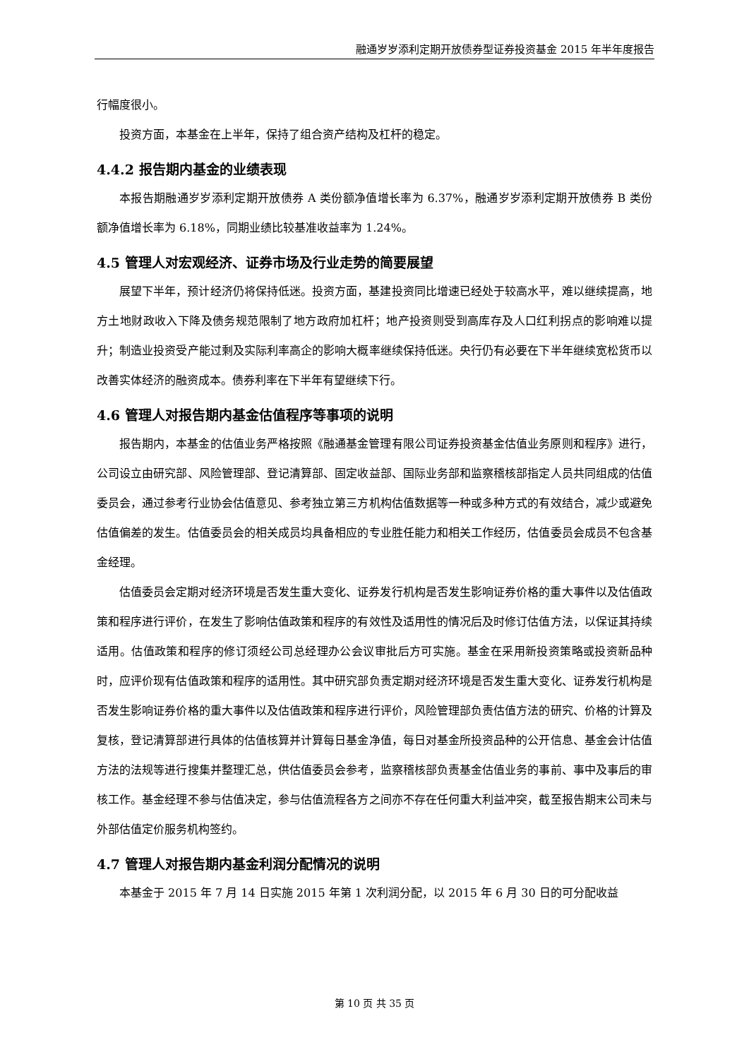融通岁岁添利定期开放债券型证券投资基金 2015 年半年度报告
行幅度很小。
投资方面，本基金在上半年，保持了组合资产结构及杠杆的稳定。
4.4.2 报告期内基金的业绩表现
本报告期融通岁岁添利定期开放债券 A 类份额净值增长率为 6.37%，融通岁岁添利定期开放债券 B 类份额净值增长率为 6.18%，同期业绩比较基准收益率为 1.24%。
4.5 管理人对宏观经济、证券市场及行业走势的简要展望
展望下半年，预计经济仍将保持低迷。投资方面，基建投资同比增速已经处于较高水平，难以继续提高，地方土地财政收入下降及债务规范限制了地方政府加杠杆；地产投资则受到高库存及人口红利拐点的影响难以提升；制造业投资受产能过剩及实际利率高企的影响大概率继续保持低迷。央行仍有必要在下半年继续宽松货币以改善实体经济的融资成本。债券利率在下半年有望继续下行。
4.6 管理人对报告期内基金估值程序等事项的说明
报告期内，本基金的估值业务严格按照《融通基金管理有限公司证券投资基金估值业务原则和程序》进行，公司设立由研究部、风险管理部、登记清算部、固定收益部、国际业务部和监察稽核部指定人员共同组成的估值委员会，通过参考行业协会估值意见、参考独立第三方机构估值数据等一种或多种方式的有效结合，减少或避免估值偏差的发生。估值委员会的相关成员均具备相应的专业胜任能力和相关工作经历，估值委员会成员不包含基金经理。
估值委员会定期对经济环境是否发生重大变化、证券发行机构是否发生影响证券价格的重大事件以及估值政策和程序进行评价，在发生了影响估值政策和程序的有效性及适用性的情况后及时修订估值方法，以保证其持续适用。估值政策和程序的修订须经公司总经理办公会议审批后方可实施。基金在采用新投资策略或投资新品种时，应评价现有估值政策和程序的适用性。其中研究部负责定期对经济环境是否发生重大变化、证券发行机构是否发生影响证券价格的重大事件以及估值政策和程序进行评价，风险管理部负责估值方法的研究、价格的计算及复核，登记清算部进行具体的估值核算并计算每日基金净值，每日对基金所投资品种的公开信息、基金会计估值方法的法规等进行搜集并整理汇总，供估值委员会参考，监察稽核部负责基金估值业务的事前、事中及事后的审核工作。基金经理不参与估值决定，参与估值流程各方之间亦不存在任何重大利益冲突，截至报告期末公司未与外部估值定价服务机构签约。
4.7 管理人对报告期内基金利润分配情况的说明
本基金于 2015 年 7 月 14 日实施 2015 年第 1 次利润分配，以 2015 年 6 月 30 日的可分配收益
第 10 页 共 35 页